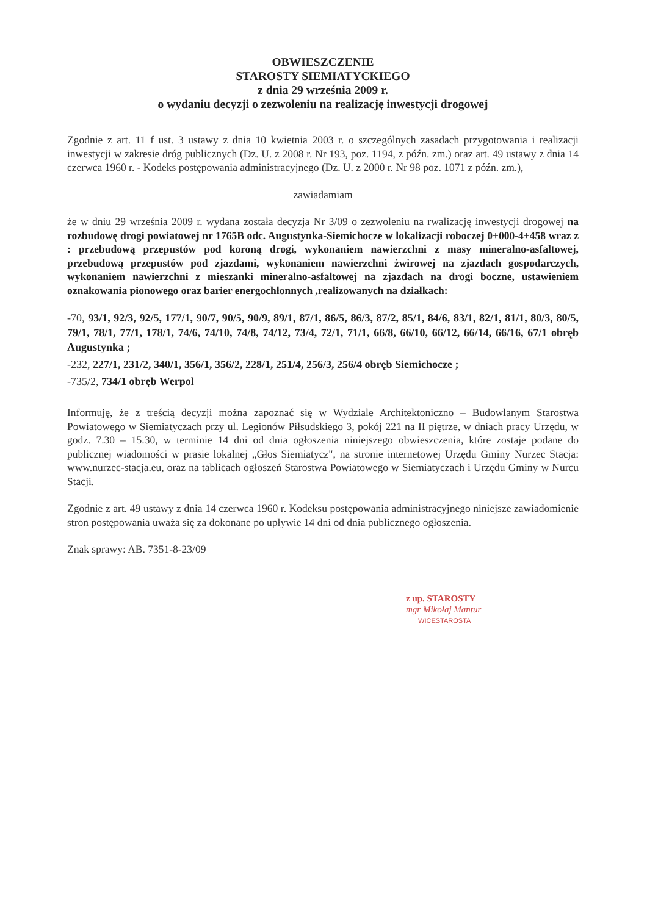OBWIESZCZENIE
STAROSTY SIEMIATYCKIEGO
z dnia 29 września 2009 r.
o wydaniu decyzji o zezwoleniu na realizację inwestycji drogowej
Zgodnie z art. 11 f ust. 3 ustawy z dnia 10 kwietnia 2003 r. o szczególnych zasadach przygotowania i realizacji inwestycji w zakresie dróg publicznych (Dz. U. z 2008 r. Nr 193, poz. 1194, z późn. zm.) oraz art. 49 ustawy z dnia 14 czerwca 1960 r. - Kodeks postępowania administracyjnego (Dz. U. z 2000 r. Nr 98 poz. 1071 z późn. zm.),
zawiadamiam
że w dniu 29 września 2009 r. wydana została decyzja Nr 3/09 o zezwoleniu na rwalizację inwestycji drogowej na rozbudowę drogi powiatowej nr 1765B odc. Augustynka-Siemichocze w lokalizacji roboczej 0+000-4+458 wraz z : przebudową przepustów pod koroną drogi, wykonaniem nawierzchni z masy mineralno-asfaltowej, przebudową przepustów pod zjazdami, wykonaniem nawierzchni żwirowej na zjazdach gospodarczych, wykonaniem nawierzchni z mieszanki mineralno-asfaltowej na zjazdach na drogi boczne, ustawieniem oznakowania pionowego oraz barier energochłonnych ,realizowanych na działkach:
-70, 93/1, 92/3, 92/5, 177/1, 90/7, 90/5, 90/9, 89/1, 87/1, 86/5, 86/3, 87/2, 85/1, 84/6, 83/1, 82/1, 81/1, 80/3, 80/5, 79/1, 78/1, 77/1, 178/1, 74/6, 74/10, 74/8, 74/12, 73/4, 72/1, 71/1, 66/8, 66/10, 66/12, 66/14, 66/16, 67/1 obręb Augustynka ;
-232, 227/1, 231/2, 340/1, 356/1, 356/2, 228/1, 251/4, 256/3, 256/4 obręb Siemichocze ;
-735/2, 734/1 obręb Werpol
Informuję, że z treścią decyzji można zapoznać się w Wydziale Architektoniczno – Budowlanym Starostwa Powiatowego w Siemiatyczach przy ul. Legionów Piłsudskiego 3, pokój 221 na II piętrze, w dniach pracy Urzędu, w godz. 7.30 – 15.30, w terminie 14 dni od dnia ogłoszenia niniejszego obwieszczenia, które zostaje podane do publicznej wiadomości w prasie lokalnej „Głos Siemiatycz", na stronie internetowej Urzędu Gminy Nurzec Stacja: www.nurzec-stacja.eu, oraz na tablicach ogłoszeń Starostwa Powiatowego w Siemiatyczach i Urzędu Gminy w Nurcu Stacji.
Zgodnie z art. 49 ustawy z dnia 14 czerwca 1960 r. Kodeksu postępowania administracyjnego niniejsze zawiadomienie stron postępowania uważa się za dokonane po upływie 14 dni od dnia publicznego ogłoszenia.
Znak sprawy: AB. 7351-8-23/09
z up. STAROSTY
mgr Mikołaj Mantur
WICESTAROSTA